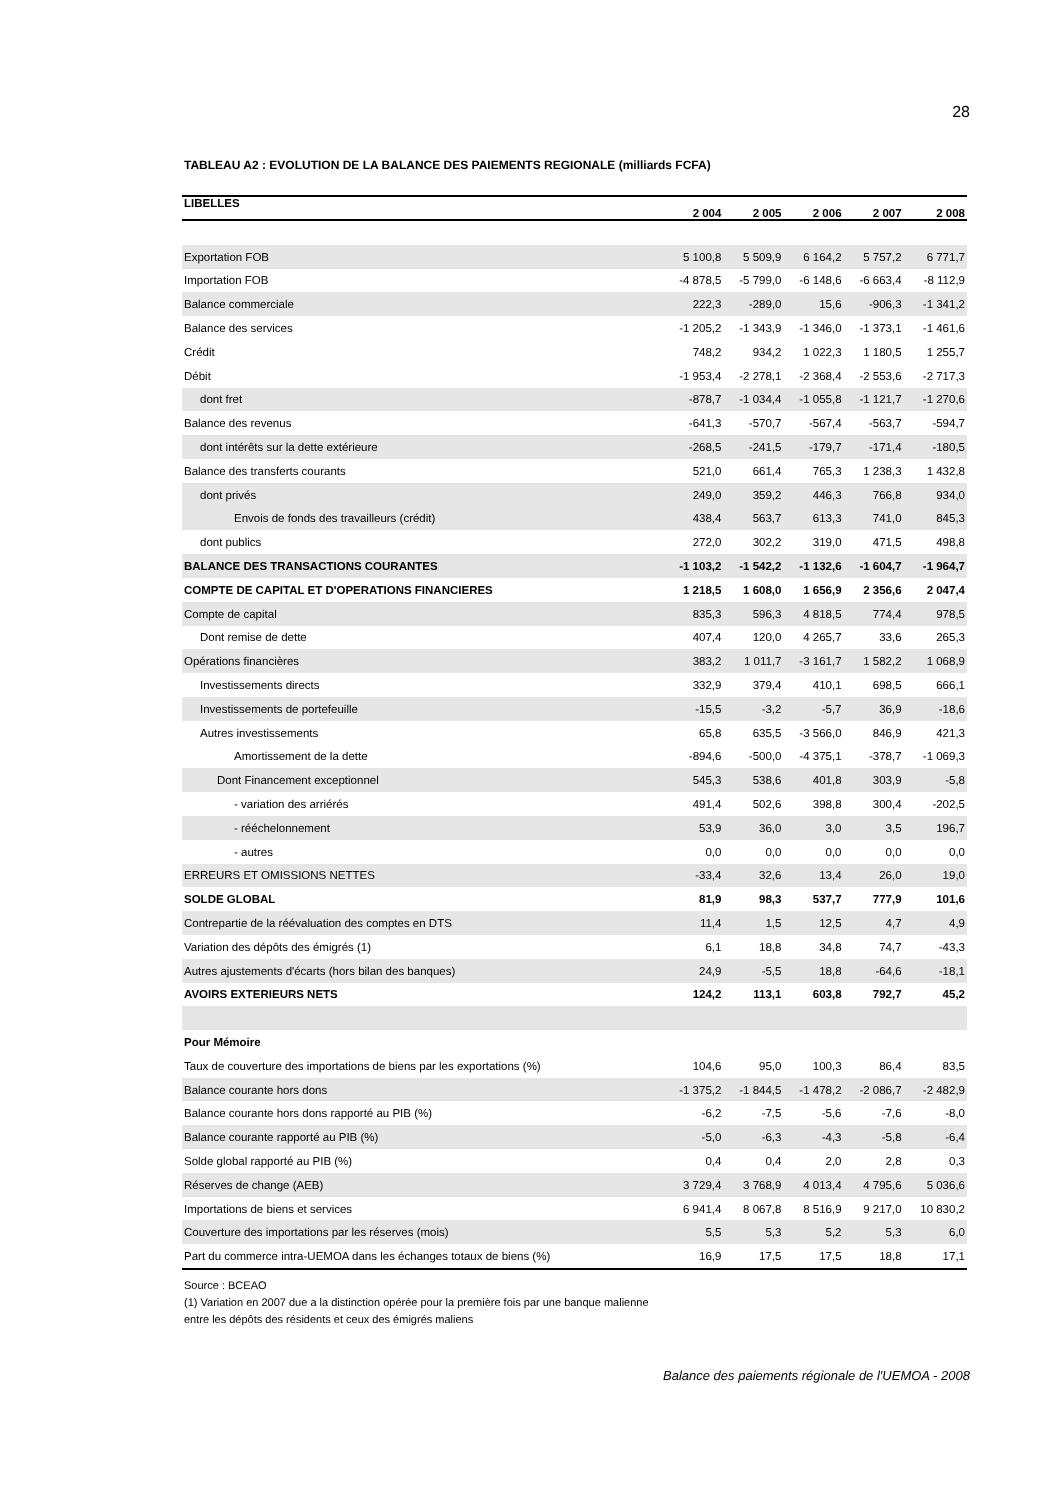28
TABLEAU A2 : EVOLUTION DE LA BALANCE DES PAIEMENTS REGIONALE (milliards FCFA)
| LIBELLES | 2 004 | 2 005 | 2 006 | 2 007 | 2 008 |
| --- | --- | --- | --- | --- | --- |
| Exportation FOB | 5 100,8 | 5 509,9 | 6 164,2 | 5 757,2 | 6 771,7 |
| Importation FOB | -4 878,5 | -5 799,0 | -6 148,6 | -6 663,4 | -8 112,9 |
| Balance commerciale | 222,3 | -289,0 | 15,6 | -906,3 | -1 341,2 |
| Balance des services | -1 205,2 | -1 343,9 | -1 346,0 | -1 373,1 | -1 461,6 |
| Crédit | 748,2 | 934,2 | 1 022,3 | 1 180,5 | 1 255,7 |
| Débit | -1 953,4 | -2 278,1 | -2 368,4 | -2 553,6 | -2 717,3 |
| dont fret | -878,7 | -1 034,4 | -1 055,8 | -1 121,7 | -1 270,6 |
| Balance des revenus | -641,3 | -570,7 | -567,4 | -563,7 | -594,7 |
| dont intérêts sur la dette extérieure | -268,5 | -241,5 | -179,7 | -171,4 | -180,5 |
| Balance des transferts courants | 521,0 | 661,4 | 765,3 | 1 238,3 | 1 432,8 |
| dont privés | 249,0 | 359,2 | 446,3 | 766,8 | 934,0 |
| Envois de fonds des travailleurs (crédit) | 438,4 | 563,7 | 613,3 | 741,0 | 845,3 |
| dont publics | 272,0 | 302,2 | 319,0 | 471,5 | 498,8 |
| BALANCE DES TRANSACTIONS COURANTES | -1 103,2 | -1 542,2 | -1 132,6 | -1 604,7 | -1 964,7 |
| COMPTE DE CAPITAL ET D'OPERATIONS FINANCIERES | 1 218,5 | 1 608,0 | 1 656,9 | 2 356,6 | 2 047,4 |
| Compte de capital | 835,3 | 596,3 | 4 818,5 | 774,4 | 978,5 |
| Dont remise de dette | 407,4 | 120,0 | 4 265,7 | 33,6 | 265,3 |
| Opérations financières | 383,2 | 1 011,7 | -3 161,7 | 1 582,2 | 1 068,9 |
| Investissements directs | 332,9 | 379,4 | 410,1 | 698,5 | 666,1 |
| Investissements de portefeuille | -15,5 | -3,2 | -5,7 | 36,9 | -18,6 |
| Autres investissements | 65,8 | 635,5 | -3 566,0 | 846,9 | 421,3 |
| Amortissement de la dette | -894,6 | -500,0 | -4 375,1 | -378,7 | -1 069,3 |
| Dont Financement exceptionnel | 545,3 | 538,6 | 401,8 | 303,9 | -5,8 |
| - variation des arriérés | 491,4 | 502,6 | 398,8 | 300,4 | -202,5 |
| - rééchelonnement | 53,9 | 36,0 | 3,0 | 3,5 | 196,7 |
| - autres | 0,0 | 0,0 | 0,0 | 0,0 | 0,0 |
| ERREURS ET OMISSIONS NETTES | -33,4 | 32,6 | 13,4 | 26,0 | 19,0 |
| SOLDE GLOBAL | 81,9 | 98,3 | 537,7 | 777,9 | 101,6 |
| Contrepartie de la réévaluation des comptes en DTS | 11,4 | 1,5 | 12,5 | 4,7 | 4,9 |
| Variation des dépôts des émigrés (1) | 6,1 | 18,8 | 34,8 | 74,7 | -43,3 |
| Autres ajustements d'écarts (hors bilan des banques) | 24,9 | -5,5 | 18,8 | -64,6 | -18,1 |
| AVOIRS EXTERIEURS NETS | 124,2 | 113,1 | 603,8 | 792,7 | 45,2 |
| Pour Mémoire | | | | | |
| Taux de couverture des importations de biens par les exportations (%) | 104,6 | 95,0 | 100,3 | 86,4 | 83,5 |
| Balance courante hors dons | -1 375,2 | -1 844,5 | -1 478,2 | -2 086,7 | -2 482,9 |
| Balance courante hors dons rapporté au PIB (%) | -6,2 | -7,5 | -5,6 | -7,6 | -8,0 |
| Balance courante rapporté au PIB (%) | -5,0 | -6,3 | -4,3 | -5,8 | -6,4 |
| Solde global rapporté au PIB (%) | 0,4 | 0,4 | 2,0 | 2,8 | 0,3 |
| Réserves de change (AEB) | 3 729,4 | 3 768,9 | 4 013,4 | 4 795,6 | 5 036,6 |
| Importations de biens et services | 6 941,4 | 8 067,8 | 8 516,9 | 9 217,0 | 10 830,2 |
| Couverture des importations par les réserves (mois) | 5,5 | 5,3 | 5,2 | 5,3 | 6,0 |
| Part du commerce intra-UEMOA dans les échanges totaux de biens (%) | 16,9 | 17,5 | 17,5 | 18,8 | 17,1 |
Source : BCEAO
(1) Variation en 2007 due a la distinction opérée pour la première fois par une banque malienne
entre les dépôts des résidents et ceux des émigrés maliens
Balance des paiements régionale de l'UEMOA - 2008